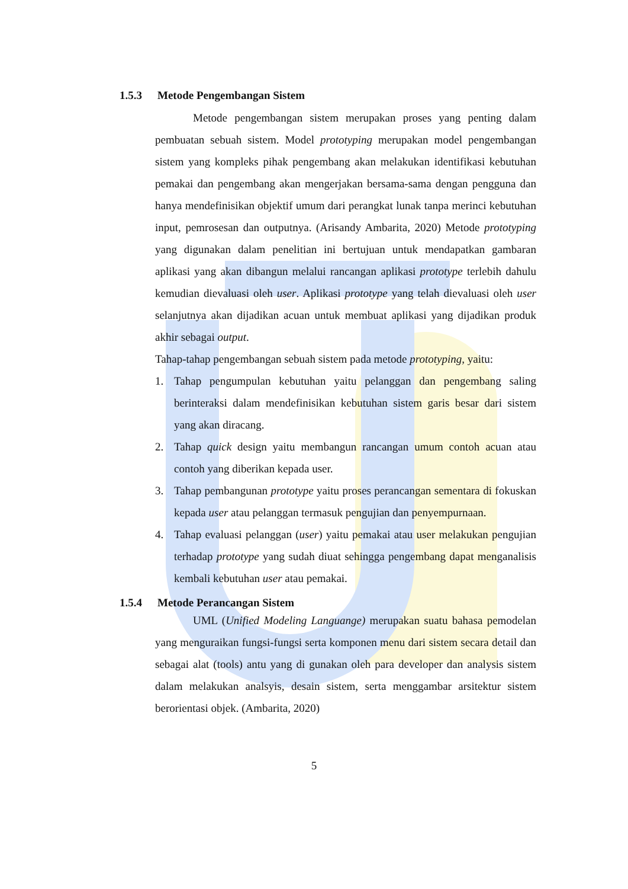1.5.3 Metode Pengembangan Sistem
Metode pengembangan sistem merupakan proses yang penting dalam pembuatan sebuah sistem. Model prototyping merupakan model pengembangan sistem yang kompleks pihak pengembang akan melakukan identifikasi kebutuhan pemakai dan pengembang akan mengerjakan bersama-sama dengan pengguna dan hanya mendefinisikan objektif umum dari perangkat lunak tanpa merinci kebutuhan input, pemrosesan dan outputnya. (Arisandy Ambarita, 2020) Metode prototyping yang digunakan dalam penelitian ini bertujuan untuk mendapatkan gambaran aplikasi yang akan dibangun melalui rancangan aplikasi prototype terlebih dahulu kemudian dievaluasi oleh user. Aplikasi prototype yang telah dievaluasi oleh user selanjutnya akan dijadikan acuan untuk membuat aplikasi yang dijadikan produk akhir sebagai output.
Tahap-tahap pengembangan sebuah sistem pada metode prototyping, yaitu:
1. Tahap pengumpulan kebutuhan yaitu pelanggan dan pengembang saling berinteraksi dalam mendefinisikan kebutuhan sistem garis besar dari sistem yang akan diracang.
2. Tahap quick design yaitu membangun rancangan umum contoh acuan atau contoh yang diberikan kepada user.
3. Tahap pembangunan prototype yaitu proses perancangan sementara di fokuskan kepada user atau pelanggan termasuk pengujian dan penyempurnaan.
4. Tahap evaluasi pelanggan (user) yaitu pemakai atau user melakukan pengujian terhadap prototype yang sudah diuat sehingga pengembang dapat menganalisis kembali kebutuhan user atau pemakai.
1.5.4 Metode Perancangan Sistem
UML (Unified Modeling Languange) merupakan suatu bahasa pemodelan yang menguraikan fungsi-fungsi serta komponen menu dari sistem secara detail dan sebagai alat (tools) antu yang di gunakan oleh para developer dan analysis sistem dalam melakukan analsyis, desain sistem, serta menggambar arsitektur sistem berorientasi objek. (Ambarita, 2020)
5